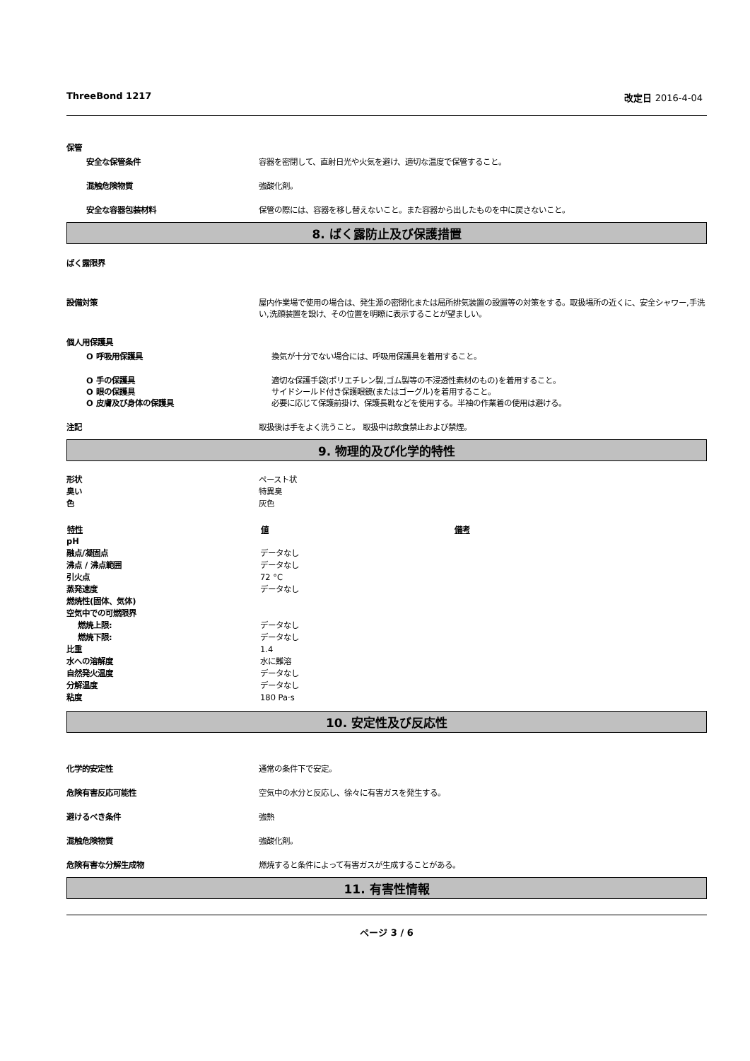ThreeBond 1217 改定日 2016-4-04
保管
安全な保管条件 容器を密閉して、直射日光や火気を避け、適切な温度で保管すること。
混触危険物質 強酸化剤。
安全な容器包装材料 保管の際には、容器を移し替えないこと。また容器から出したものを中に戻さないこと。
8. ばく露防止及び保護措置
ばく露限界
設備対策 屋内作業場で使用の場合は、発生源の密閉化または局所排気装置の設置等の対策をする。取扱場所の近くに、安全シャワー,手洗い,洗顔装置を設け、その位置を明瞭に表示することが望ましい。
個人用保護具
O 呼吸用保護具 換気が十分でない場合には、呼吸用保護具を着用すること。
O 手の保護具 適切な保護手袋(ポリエチレン製,ゴム製等の不浸透性素材のもの)を着用すること。
O 眼の保護具 サイドシールド付き保護眼鏡(またはゴーグル)を着用すること。
O 皮膚及び身体の保護具 必要に応じて保護前掛け、保護長靴などを使用する。半袖の作業着の使用は避ける。
注記 取扱後は手をよく洗うこと。 取扱中は飲食禁止および禁煙。
9. 物理的及び化学的特性
| 形状 | ペースト状 |
| 臭い | 特異臭 |
| 色 | 灰色 |
| 特性 | 値 | 備考 |
| --- | --- | --- |
| pH | | |
| 融点/凝固点 | データなし | |
| 沸点 / 沸点範囲 | データなし | |
| 引火点 | 72 °C | |
| 蒸発速度 | データなし | |
| 燃焼性(固体、気体) | | |
| 空気中での可燃限界 | | |
| 燃焼上限: | データなし | |
| 燃焼下限: | データなし | |
| 比重 | 1.4 | |
| 水への溶解度 | 水に難溶 | |
| 自然発火温度 | データなし | |
| 分解温度 | データなし | |
| 粘度 | 180 Pa·s | |
10. 安定性及び反応性
化学的安定性 通常の条件下で安定。
危険有害反応可能性 空気中の水分と反応し、徐々に有害ガスを発生する。
避けるべき条件 強熱
混触危険物質 強酸化剤。
危険有害な分解生成物 燃焼すると条件によって有害ガスが生成することがある。
11. 有害性情報
ページ 3 / 6